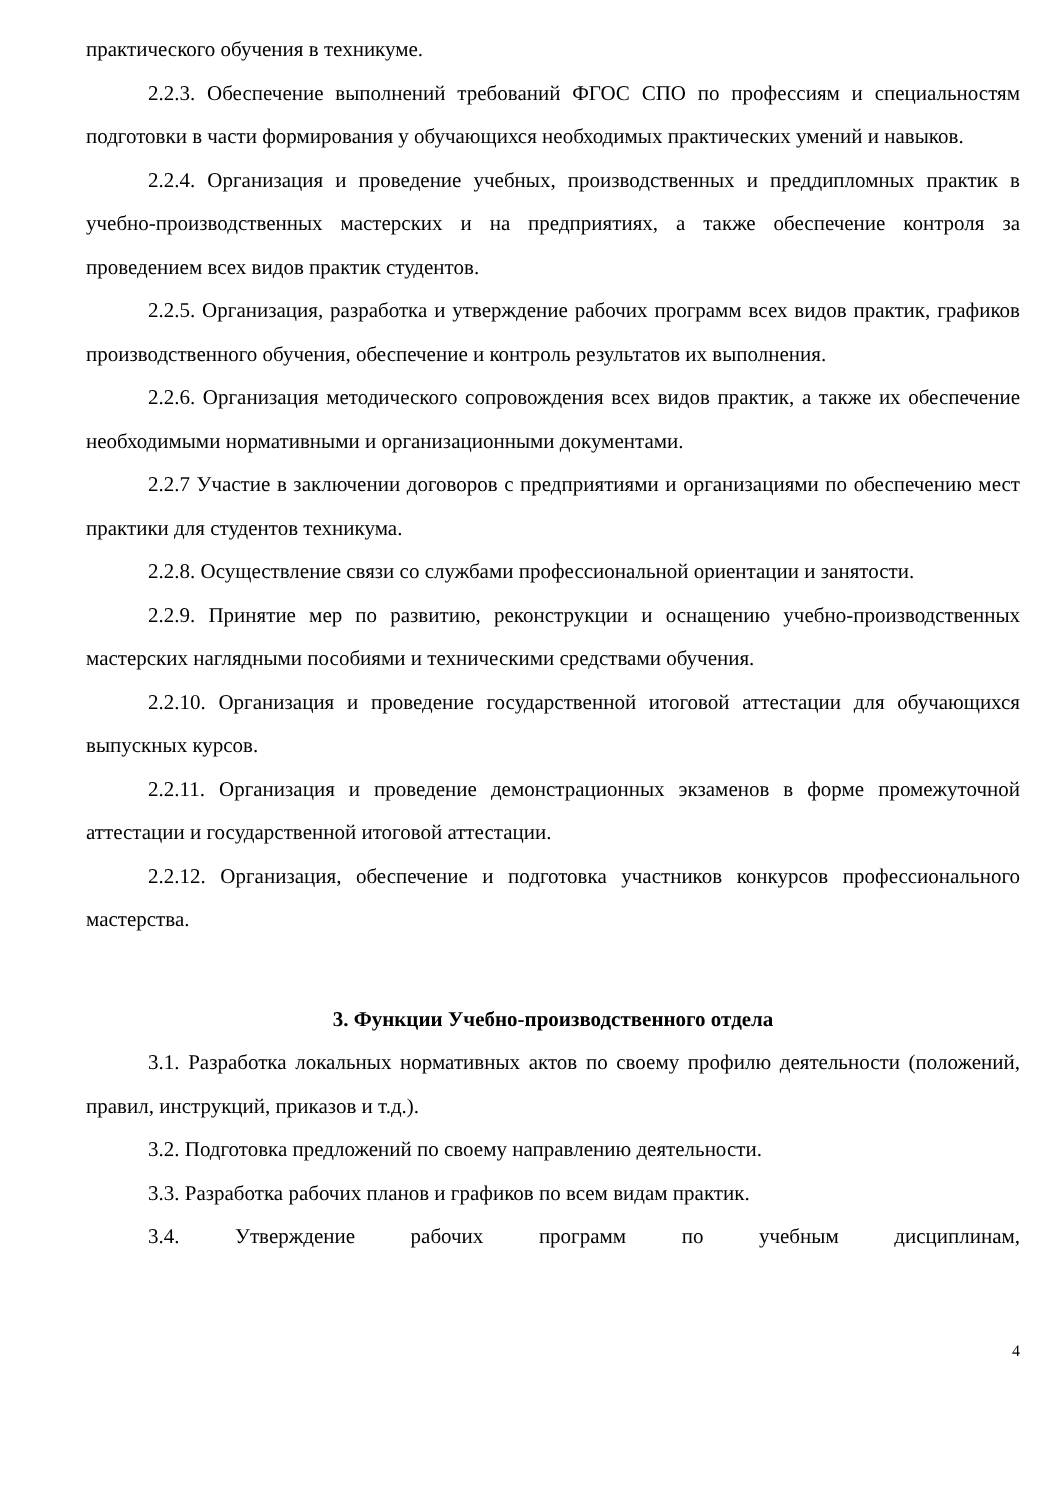практического обучения в техникуме.
2.2.3. Обеспечение выполнений требований ФГОС СПО по профессиям и специальностям подготовки в части формирования у обучающихся необходимых практических умений и навыков.
2.2.4. Организация и проведение учебных, производственных и преддипломных практик в учебно-производственных мастерских и на предприятиях, а также обеспечение контроля за проведением всех видов практик студентов.
2.2.5. Организация, разработка и утверждение рабочих программ всех видов практик, графиков производственного обучения, обеспечение и контроль результатов их выполнения.
2.2.6. Организация методического сопровождения всех видов практик, а также их обеспечение необходимыми нормативными и организационными документами.
2.2.7 Участие в заключении договоров с предприятиями и организациями по обеспечению мест практики для студентов техникума.
2.2.8. Осуществление связи со службами профессиональной ориентации и занятости.
2.2.9. Принятие мер по развитию, реконструкции и оснащению учебно-производственных мастерских наглядными пособиями и техническими средствами обучения.
2.2.10. Организация и проведение государственной итоговой аттестации для обучающихся выпускных курсов.
2.2.11. Организация и проведение демонстрационных экзаменов в форме промежуточной аттестации и государственной итоговой аттестации.
2.2.12. Организация, обеспечение и подготовка участников конкурсов профессионального мастерства.
3. Функции Учебно-производственного отдела
3.1. Разработка локальных нормативных актов по своему профилю деятельности (положений, правил, инструкций, приказов и т.д.).
3.2. Подготовка предложений по своему направлению деятельности.
3.3. Разработка рабочих планов и графиков по всем видам практик.
3.4. Утверждение рабочих программ по учебным дисциплинам,
4